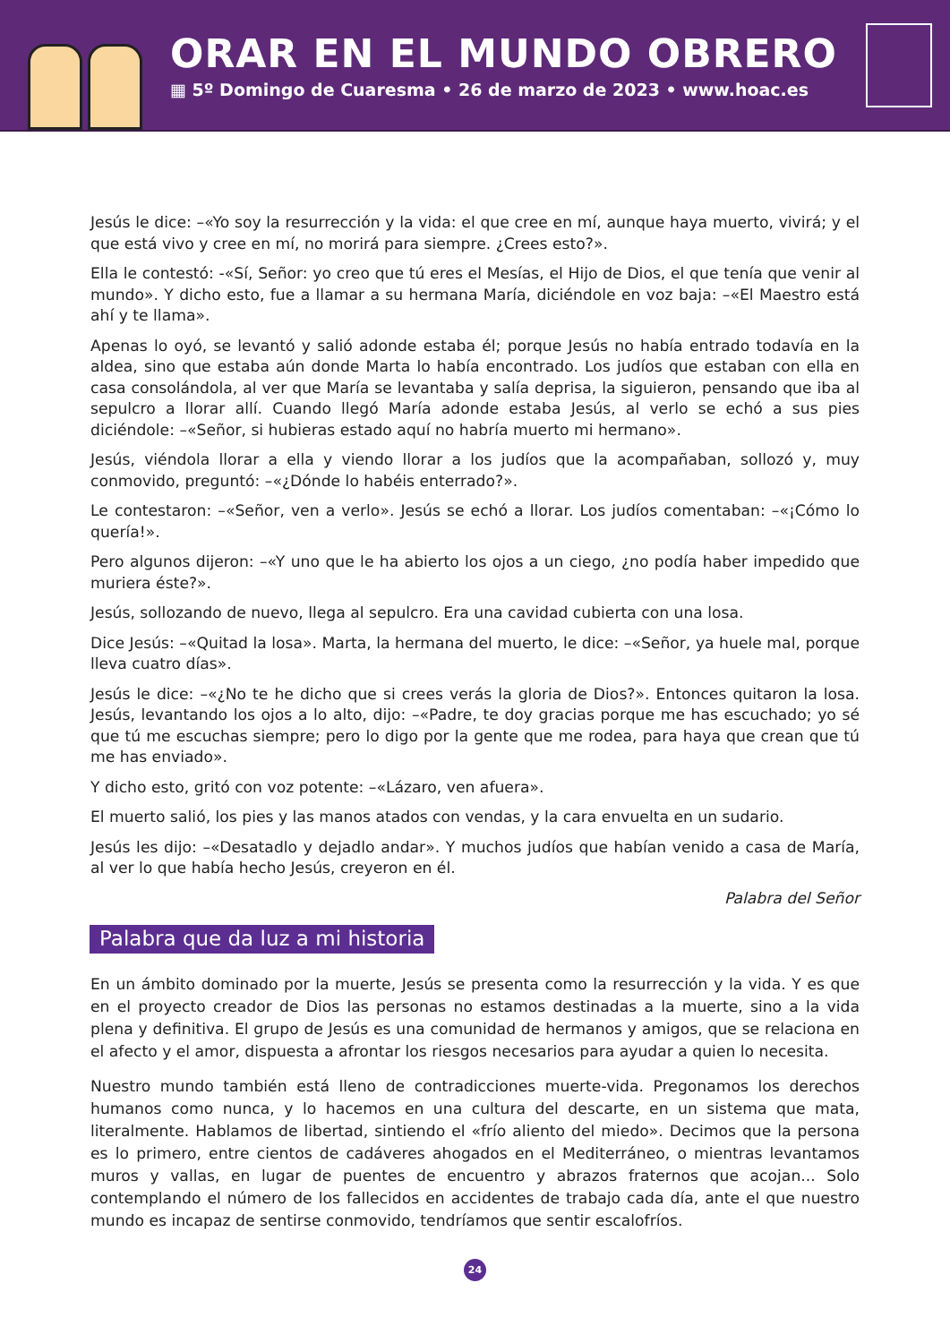ORAR EN EL MUNDO OBRERO
▦ 5º Domingo de Cuaresma • 26 de marzo de 2023 • www.hoac.es
Jesús le dice: –«Yo soy la resurrección y la vida: el que cree en mí, aunque haya muerto, vivirá; y el que está vivo y cree en mí, no morirá para siempre. ¿Crees esto?».
Ella le contestó: -«Sí, Señor: yo creo que tú eres el Mesías, el Hijo de Dios, el que tenía que venir al mundo». Y dicho esto, fue a llamar a su hermana María, diciéndole en voz baja: –«El Maestro está ahí y te llama».
Apenas lo oyó, se levantó y salió adonde estaba él; porque Jesús no había entrado todavía en la aldea, sino que estaba aún donde Marta lo había encontrado. Los judíos que estaban con ella en casa consolándola, al ver que María se levantaba y salía deprisa, la siguieron, pensando que iba al sepulcro a llorar allí. Cuando llegó María adonde estaba Jesús, al verlo se echó a sus pies diciéndole: –«Señor, si hubieras estado aquí no habría muerto mi hermano».
Jesús, viéndola llorar a ella y viendo llorar a los judíos que la acompañaban, sollozó y, muy conmovido, preguntó: –«¿Dónde lo habéis enterrado?».
Le contestaron: –«Señor, ven a verlo». Jesús se echó a llorar. Los judíos comentaban: –«¡Cómo lo quería!».
Pero algunos dijeron: –«Y uno que le ha abierto los ojos a un ciego, ¿no podía haber impedido que muriera éste?».
Jesús, sollozando de nuevo, llega al sepulcro. Era una cavidad cubierta con una losa.
Dice Jesús: –«Quitad la losa». Marta, la hermana del muerto, le dice: –«Señor, ya huele mal, porque lleva cuatro días».
Jesús le dice: –«¿No te he dicho que si crees verás la gloria de Dios?». Entonces quitaron la losa. Jesús, levantando los ojos a lo alto, dijo: –«Padre, te doy gracias porque me has escuchado; yo sé que tú me escuchas siempre; pero lo digo por la gente que me rodea, para haya que crean que tú me has enviado».
Y dicho esto, gritó con voz potente: –«Lázaro, ven afuera».
El muerto salió, los pies y las manos atados con vendas, y la cara envuelta en un sudario.
Jesús les dijo: –«Desatadlo y dejadlo andar». Y muchos judíos que habían venido a casa de María, al ver lo que había hecho Jesús, creyeron en él.
Palabra del Señor
Palabra que da luz a mi historia
En un ámbito dominado por la muerte, Jesús se presenta como la resurrección y la vida. Y es que en el proyecto creador de Dios las personas no estamos destinadas a la muerte, sino a la vida plena y definitiva. El grupo de Jesús es una comunidad de hermanos y amigos, que se relaciona en el afecto y el amor, dispuesta a afrontar los riesgos necesarios para ayudar a quien lo necesita.
Nuestro mundo también está lleno de contradicciones muerte-vida. Pregonamos los derechos humanos como nunca, y lo hacemos en una cultura del descarte, en un sistema que mata, literalmente. Hablamos de libertad, sintiendo el «frío aliento del miedo». Decimos que la persona es lo primero, entre cientos de cadáveres ahogados en el Mediterráneo, o mientras levantamos muros y vallas, en lugar de puentes de encuentro y abrazos fraternos que acojan... Solo contemplando el número de los fallecidos en accidentes de trabajo cada día, ante el que nuestro mundo es incapaz de sentirse conmovido, tendríamos que sentir escalofríos.
24